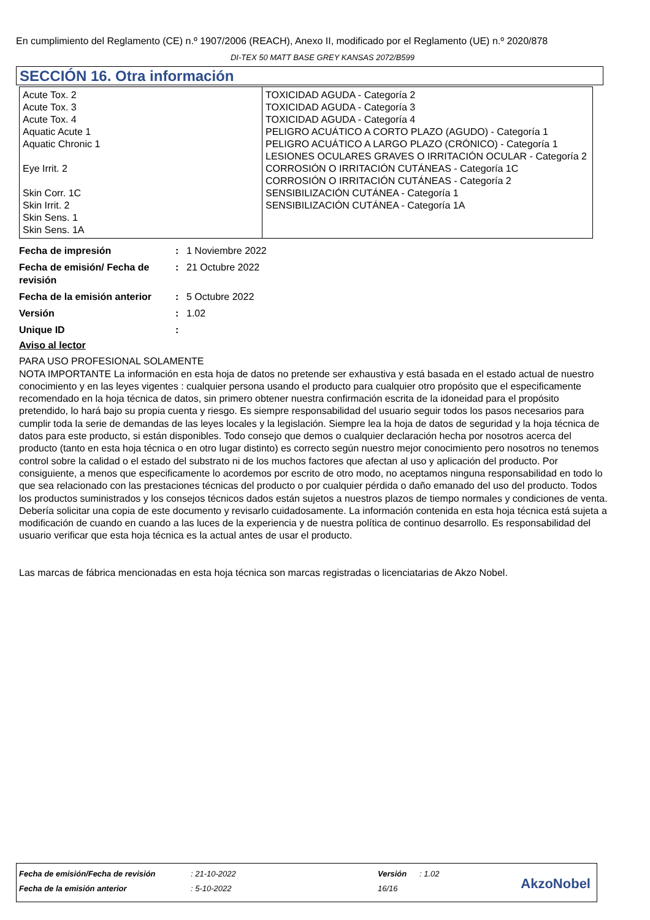En cumplimiento del Reglamento (CE) n.º 1907/2006 (REACH), Anexo II, modificado por el Reglamento (UE) n.º 2020/878
DI-TEX 50 MATT BASE GREY KANSAS 2072/B599
SECCIÓN 16. Otra información
| Acute Tox. 2 Acute Tox. 3 Acute Tox. 4 Aquatic Acute 1 Aquatic Chronic 1 Eye Irrit. 2 Skin Corr. 1C Skin Irrit. 2 Skin Sens. 1 Skin Sens. 1A | TOXICIDAD AGUDA - Categoría 2 TOXICIDAD AGUDA - Categoría 3 TOXICIDAD AGUDA - Categoría 4 PELIGRO ACUÁTICO A CORTO PLAZO (AGUDO) - Categoría 1 PELIGRO ACUÁTICO A LARGO PLAZO (CRÓNICO) - Categoría 1 LESIONES OCULARES GRAVES O IRRITACIÓN OCULAR - Categoría 2 CORROSIÓN O IRRITACIÓN CUTÁNEAS - Categoría 1C CORROSIÓN O IRRITACIÓN CUTÁNEAS - Categoría 2 SENSIBILIZACIÓN CUTÁNEA - Categoría 1 SENSIBILIZACIÓN CUTÁNEA - Categoría 1A |
| Fecha de impresión | : | 1 Noviembre 2022 |
| Fecha de emisión/ Fecha de revisión | : | 21 Octubre 2022 |
| Fecha de la emisión anterior | : | 5 Octubre 2022 |
| Versión | : | 1.02 |
| Unique ID | : | |
Aviso al lector
PARA USO PROFESIONAL SOLAMENTE
NOTA IMPORTANTE La información en esta hoja de datos no pretende ser exhaustiva y está basada en el estado actual de nuestro conocimiento y en las leyes vigentes : cualquier persona usando el producto para cualquier otro propósito que el especificamente recomendado en la hoja técnica de datos, sin primero obtener nuestra confirmación escrita de la idoneidad para el propósito pretendido, lo hará bajo su propia cuenta y riesgo. Es siempre responsabilidad del usuario seguir todos los pasos necesarios para cumplir toda la serie de demandas de las leyes locales y la legislación. Siempre lea la hoja de datos de seguridad y la hoja técnica de datos para este producto, si están disponibles. Todo consejo que demos o cualquier declaración hecha por nosotros acerca del producto (tanto en esta hoja técnica o en otro lugar distinto) es correcto según nuestro mejor conocimiento pero nosotros no tenemos control sobre la calidad o el estado del substrato ni de los muchos factores que afectan al uso y aplicación del producto. Por consiguiente, a menos que especificamente lo acordemos por escrito de otro modo, no aceptamos ninguna responsabilidad en todo lo que sea relacionado con las prestaciones técnicas del producto o por cualquier pérdida o daño emanado del uso del producto. Todos los productos suministrados y los consejos técnicos dados están sujetos a nuestros plazos de tiempo normales y condiciones de venta. Debería solicitar una copia de este documento y revisarlo cuidadosamente. La información contenida en esta hoja técnica está sujeta a modificación de cuando en cuando a las luces de la experiencia y de nuestra política de continuo desarrollo. Es responsabilidad del usuario verificar que esta hoja técnica es la actual antes de usar el producto.
Las marcas de fábrica mencionadas en esta hoja técnica son marcas registradas o licenciatarias de Akzo Nobel.
| Fecha de emisión/Fecha de revisión | : 21-10-2022 | Versión | : 1.02 |
| Fecha de la emisión anterior | : 5-10-2022 | 16/16 | |
AkzoNobel